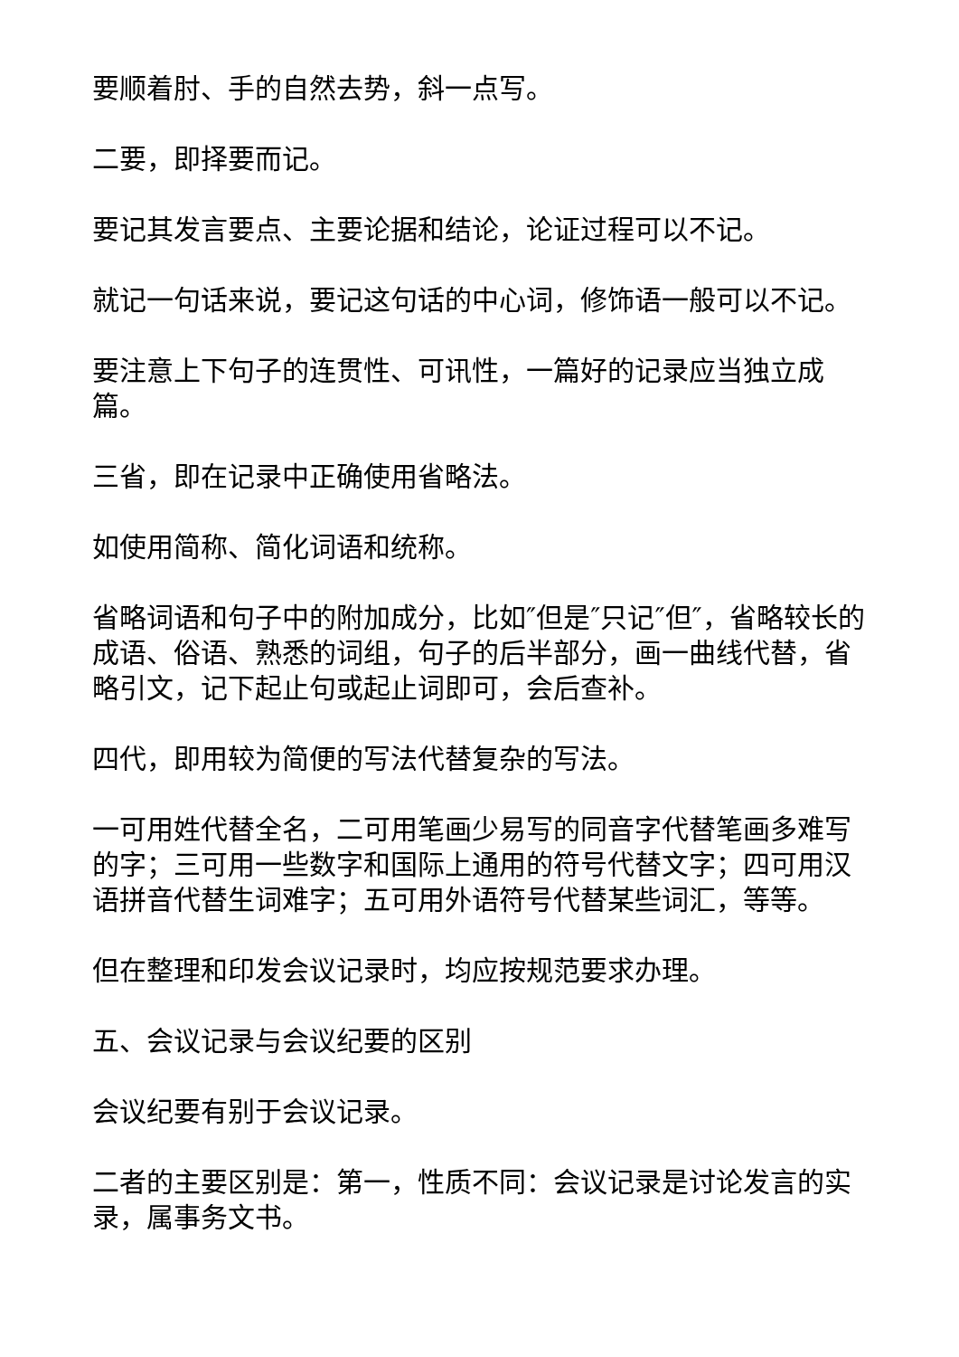要顺着肘、手的自然去势，斜一点写。
二要，即择要而记。
要记其发言要点、主要论据和结论，论证过程可以不记。
就记一句话来说，要记这句话的中心词，修饰语一般可以不记。
要注意上下句子的连贯性、可讯性，一篇好的记录应当独立成篇。
三省，即在记录中正确使用省略法。
如使用简称、简化词语和统称。
省略词语和句子中的附加成分，比如″但是″只记″但″，省略较长的成语、俗语、熟悉的词组，句子的后半部分，画一曲线代替，省略引文，记下起止句或起止词即可，会后查补。
四代，即用较为简便的写法代替复杂的写法。
一可用姓代替全名，二可用笔画少易写的同音字代替笔画多难写的字；三可用一些数字和国际上通用的符号代替文字；四可用汉语拼音代替生词难字；五可用外语符号代替某些词汇，等等。
但在整理和印发会议记录时，均应按规范要求办理。
五、会议记录与会议纪要的区别
会议纪要有别于会议记录。
二者的主要区别是：第一，性质不同：会议记录是讨论发言的实录，属事务文书。